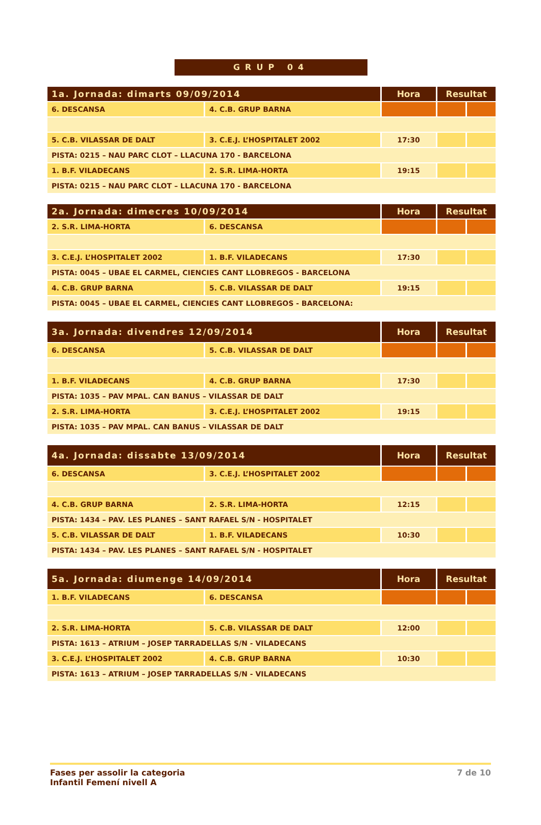GRUP 04
| 1a. Jornada: dimarts 09/09/2014 | | Hora | Resultat | |
| --- | --- | --- | --- | --- |
| 6. DESCANSA | 4. C.B. GRUP BARNA | | | |
| 5. C.B. VILASSAR DE DALT | 3. C.E.J. L’HOSPITALET 2002 | 17:30 | | |
| PISTA: 0215 – NAU PARC CLOT – LLACUNA 170 - BARCELONA | | | | |
| 1. B.F. VILADECANS | 2. S.R. LIMA-HORTA | 19:15 | | |
| PISTA: 0215 – NAU PARC CLOT – LLACUNA 170 - BARCELONA | | | | |
| 2a. Jornada: dimecres 10/09/2014 | | Hora | Resultat | |
| --- | --- | --- | --- | --- |
| 2. S.R. LIMA-HORTA | 6. DESCANSA | | | |
| 3. C.E.J. L’HOSPITALET 2002 | 1. B.F. VILADECANS | 17:30 | | |
| PISTA: 0045 – UBAE EL CARMEL, CIENCIES CANT LLOBREGOS - BARCELONA | | | | |
| 4. C.B. GRUP BARNA | 5. C.B. VILASSAR DE DALT | 19:15 | | |
| PISTA: 0045 – UBAE EL CARMEL, CIENCIES CANT LLOBREGOS - BARCELONA: | | | | |
| 3a. Jornada: divendres 12/09/2014 | | Hora | Resultat | |
| --- | --- | --- | --- | --- |
| 6. DESCANSA | 5. C.B. VILASSAR DE DALT | | | |
| 1. B.F. VILADECANS | 4. C.B. GRUP BARNA | 17:30 | | |
| PISTA: 1035 – PAV MPAL. CAN BANUS – VILASSAR DE DALT | | | | |
| 2. S.R. LIMA-HORTA | 3. C.E.J. L’HOSPITALET 2002 | 19:15 | | |
| PISTA: 1035 – PAV MPAL. CAN BANUS – VILASSAR DE DALT | | | | |
| 4a. Jornada: dissabte 13/09/2014 | | Hora | Resultat | |
| --- | --- | --- | --- | --- |
| 6. DESCANSA | 3. C.E.J. L’HOSPITALET 2002 | | | |
| 4. C.B. GRUP BARNA | 2. S.R. LIMA-HORTA | 12:15 | | |
| PISTA: 1434 – PAV. LES PLANES – SANT RAFAEL S/N - HOSPITALET | | | | |
| 5. C.B. VILASSAR DE DALT | 1. B.F. VILADECANS | 10:30 | | |
| PISTA: 1434 – PAV. LES PLANES – SANT RAFAEL S/N - HOSPITALET | | | | |
| 5a. Jornada: diumenge 14/09/2014 | | Hora | Resultat | |
| --- | --- | --- | --- | --- |
| 1. B.F. VILADECANS | 6. DESCANSA | | | |
| 2. S.R. LIMA-HORTA | 5. C.B. VILASSAR DE DALT | 12:00 | | |
| PISTA: 1613 – ATRIUM – JOSEP TARRADELLAS S/N - VILADECANS | | | | |
| 3. C.E.J. L’HOSPITALET 2002 | 4. C.B. GRUP BARNA | 10:30 | | |
| PISTA: 1613 – ATRIUM – JOSEP TARRADELLAS S/N - VILADECANS | | | | |
Fases per assolir la categoria
Infantil Femení nivell A
7 de 10